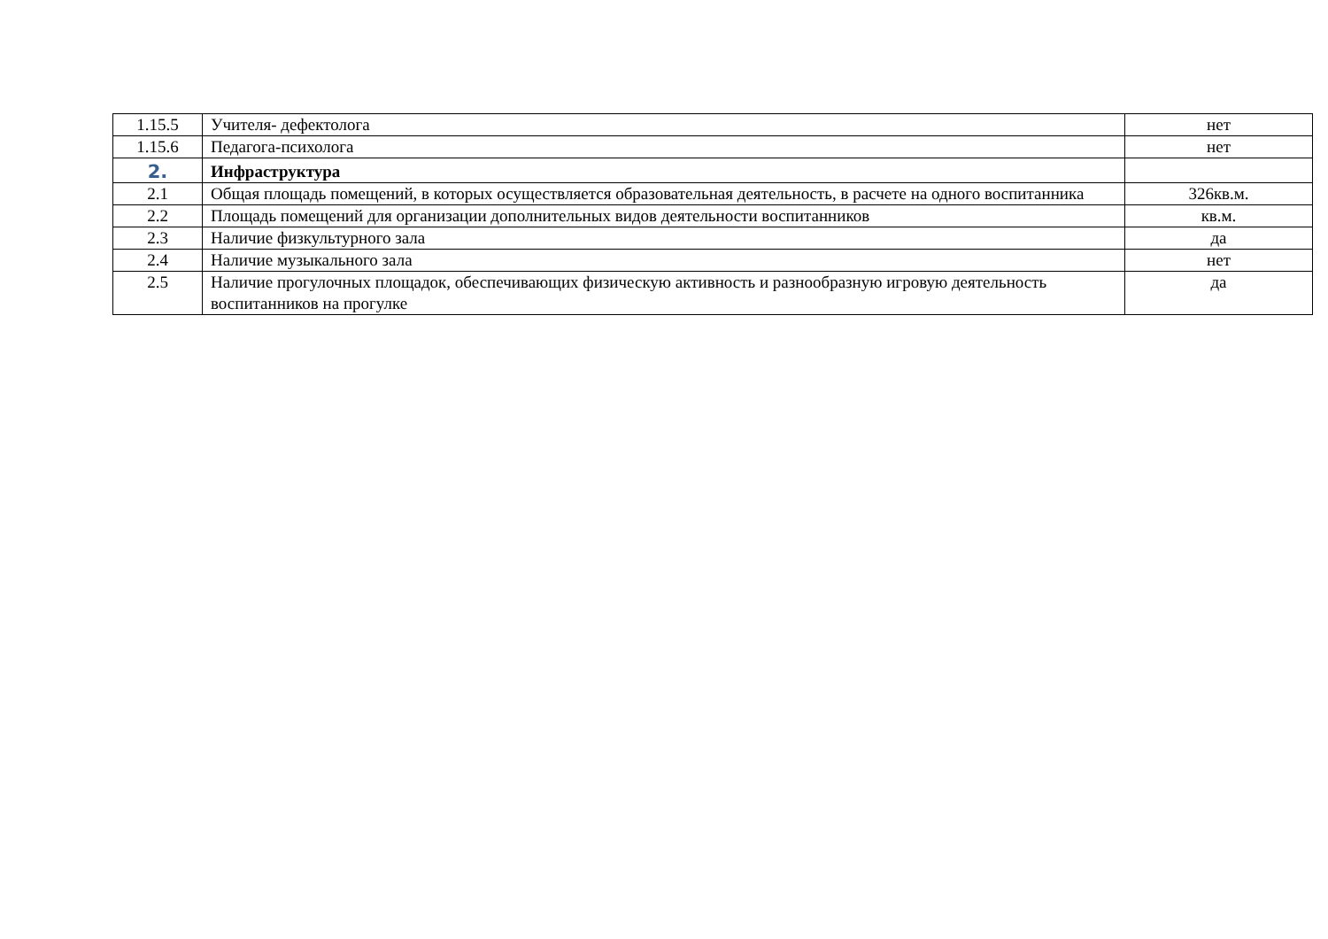| 1.15.5 | Учителя- дефектолога | нет |
| 1.15.6 | Педагога-психолога | нет |
| 2. | Инфраструктура | |
| 2.1 | Общая площадь помещений, в которых осуществляется образовательная деятельность, в расчете на одного воспитанника | 326кв.м. |
| 2.2 | Площадь помещений для организации дополнительных видов деятельности воспитанников | кв.м. |
| 2.3 | Наличие физкультурного зала | да |
| 2.4 | Наличие музыкального зала | нет |
| 2.5 | Наличие прогулочных площадок, обеспечивающих физическую активность и разнообразную игровую деятельность воспитанников на прогулке | да |